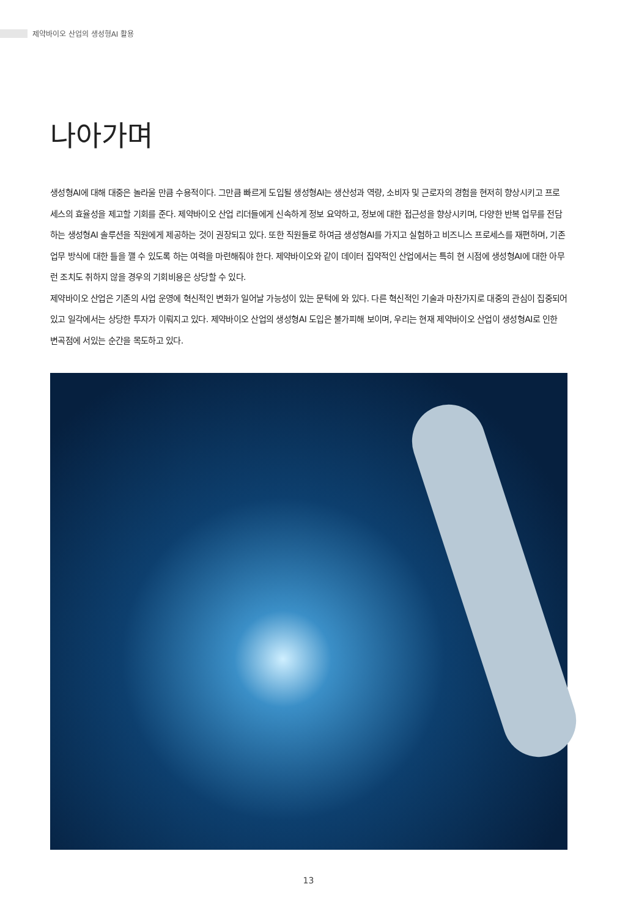제약바이오 산업의 생성형AI 활용
나아가며
생성형AI에 대해 대중은 놀라울 만큼 수용적이다. 그만큼 빠르게 도입될 생성형AI는 생산성과 역량, 소비자 및 근로자의 경험을 현저히 향상시키고 프로세스의 효율성을 제고할 기회를 준다. 제약바이오 산업 리더들에게 신속하게 정보 요약하고, 정보에 대한 접근성을 향상시키며, 다양한 반복 업무를 전담하는 생성형AI 솔루션을 직원에게 제공하는 것이 권장되고 있다. 또한 직원들로 하여금 생성형AI를 가지고 실험하고 비즈니스 프로세스를 재편하며, 기존 업무 방식에 대한 틀을 깰 수 있도록 하는 여력을 마련해줘야 한다. 제약바이오와 같이 데이터 집약적인 산업에서는 특히 현 시점에 생성형AI에 대한 아무런 조치도 취하지 않을 경우의 기회비용은 상당할 수 있다.
제약바이오 산업은 기존의 사업 운영에 혁신적인 변화가 일어날 가능성이 있는 문턱에 와 있다. 다른 혁신적인 기술과 마찬가지로 대중의 관심이 집중되어 있고 일각에서는 상당한 투자가 이뤄지고 있다. 제약바이오 산업의 생성형AI 도입은 불가피해 보이며, 우리는 현재 제약바이오 산업이 생성형AI로 인한 변곡점에 서있는 순간을 목도하고 있다.
13